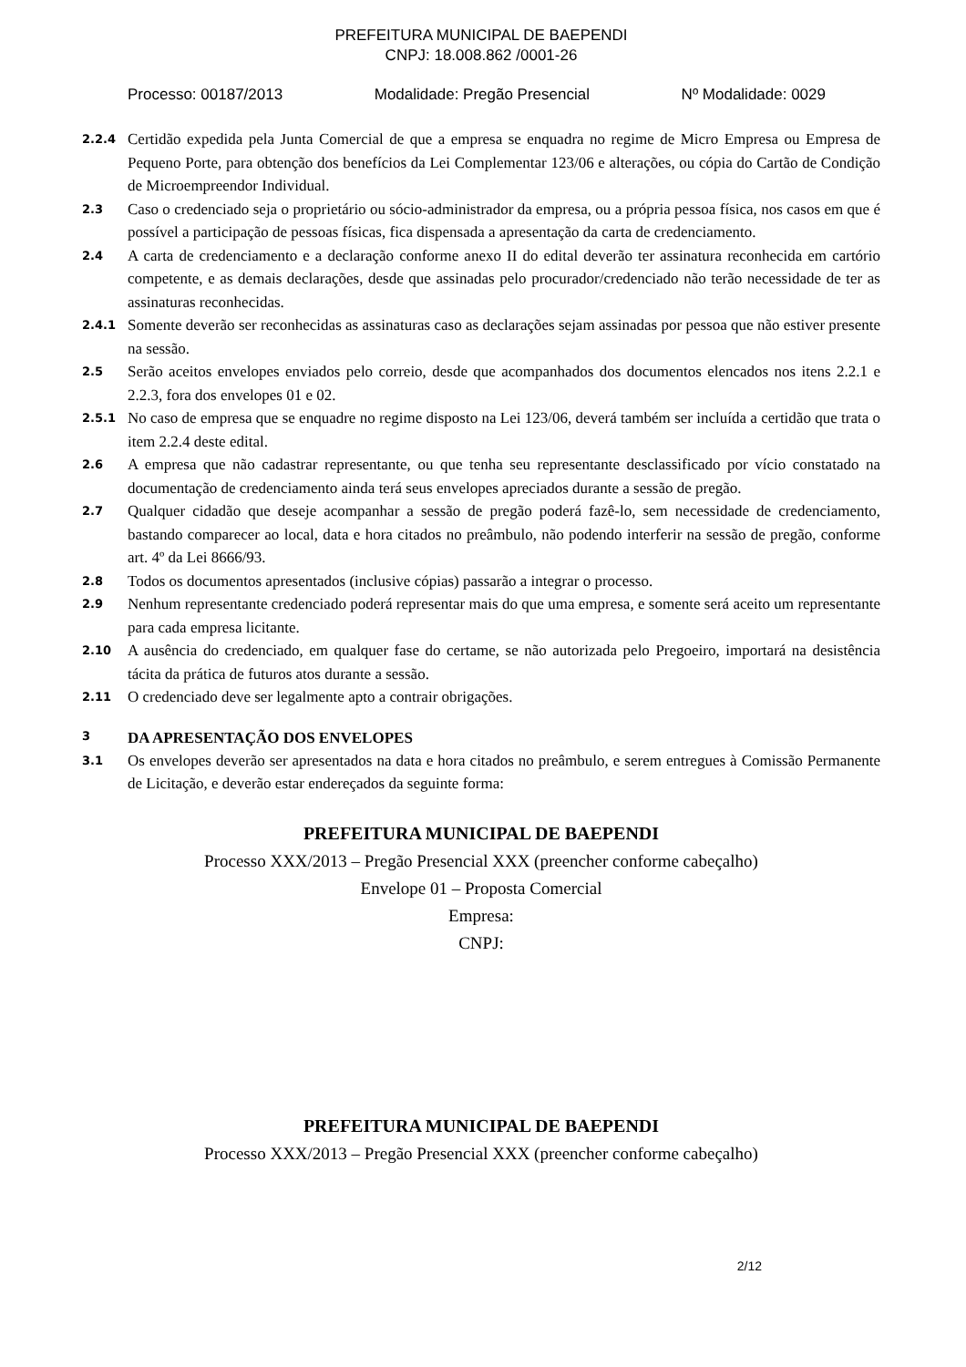PREFEITURA MUNICIPAL DE BAEPENDI
CNPJ: 18.008.862 /0001-26
Processo: 00187/2013 Modalidade: Pregão Presencial Nº Modalidade: 0029
2.2.4 Certidão expedida pela Junta Comercial de que a empresa se enquadra no regime de Micro Empresa ou Empresa de Pequeno Porte, para obtenção dos benefícios da Lei Complementar 123/06 e alterações, ou cópia do Cartão de Condição de Microempreendor Individual.
2.3 Caso o credenciado seja o proprietário ou sócio-administrador da empresa, ou a própria pessoa física, nos casos em que é possível a participação de pessoas físicas, fica dispensada a apresentação da carta de credenciamento.
2.4 A carta de credenciamento e a declaração conforme anexo II do edital deverão ter assinatura reconhecida em cartório competente, e as demais declarações, desde que assinadas pelo procurador/credenciado não terão necessidade de ter as assinaturas reconhecidas.
2.4.1 Somente deverão ser reconhecidas as assinaturas caso as declarações sejam assinadas por pessoa que não estiver presente na sessão.
2.5 Serão aceitos envelopes enviados pelo correio, desde que acompanhados dos documentos elencados nos itens 2.2.1 e 2.2.3, fora dos envelopes 01 e 02.
2.5.1 No caso de empresa que se enquadre no regime disposto na Lei 123/06, deverá também ser incluída a certidão que trata o item 2.2.4 deste edital.
2.6 A empresa que não cadastrar representante, ou que tenha seu representante desclassificado por vício constatado na documentação de credenciamento ainda terá seus envelopes apreciados durante a sessão de pregão.
2.7 Qualquer cidadão que deseje acompanhar a sessão de pregão poderá fazê-lo, sem necessidade de credenciamento, bastando comparecer ao local, data e hora citados no preâmbulo, não podendo interferir na sessão de pregão, conforme art. 4º da Lei 8666/93.
2.8 Todos os documentos apresentados (inclusive cópias) passarão a integrar o processo.
2.9 Nenhum representante credenciado poderá representar mais do que uma empresa, e somente será aceito um representante para cada empresa licitante.
2.10 A ausência do credenciado, em qualquer fase do certame, se não autorizada pelo Pregoeiro, importará na desistência tácita da prática de futuros atos durante a sessão.
2.11 O credenciado deve ser legalmente apto a contrair obrigações.
3 DA APRESENTAÇÃO DOS ENVELOPES
3.1 Os envelopes deverão ser apresentados na data e hora citados no preâmbulo, e serem entregues à Comissão Permanente de Licitação, e deverão estar endereçados da seguinte forma:
PREFEITURA MUNICIPAL DE BAEPENDI
Processo XXX/2013 – Pregão Presencial XXX (preencher conforme cabeçalho)
Envelope 01 – Proposta Comercial
Empresa:
CNPJ:
PREFEITURA MUNICIPAL DE BAEPENDI
Processo XXX/2013 – Pregão Presencial XXX (preencher conforme cabeçalho)
2/12